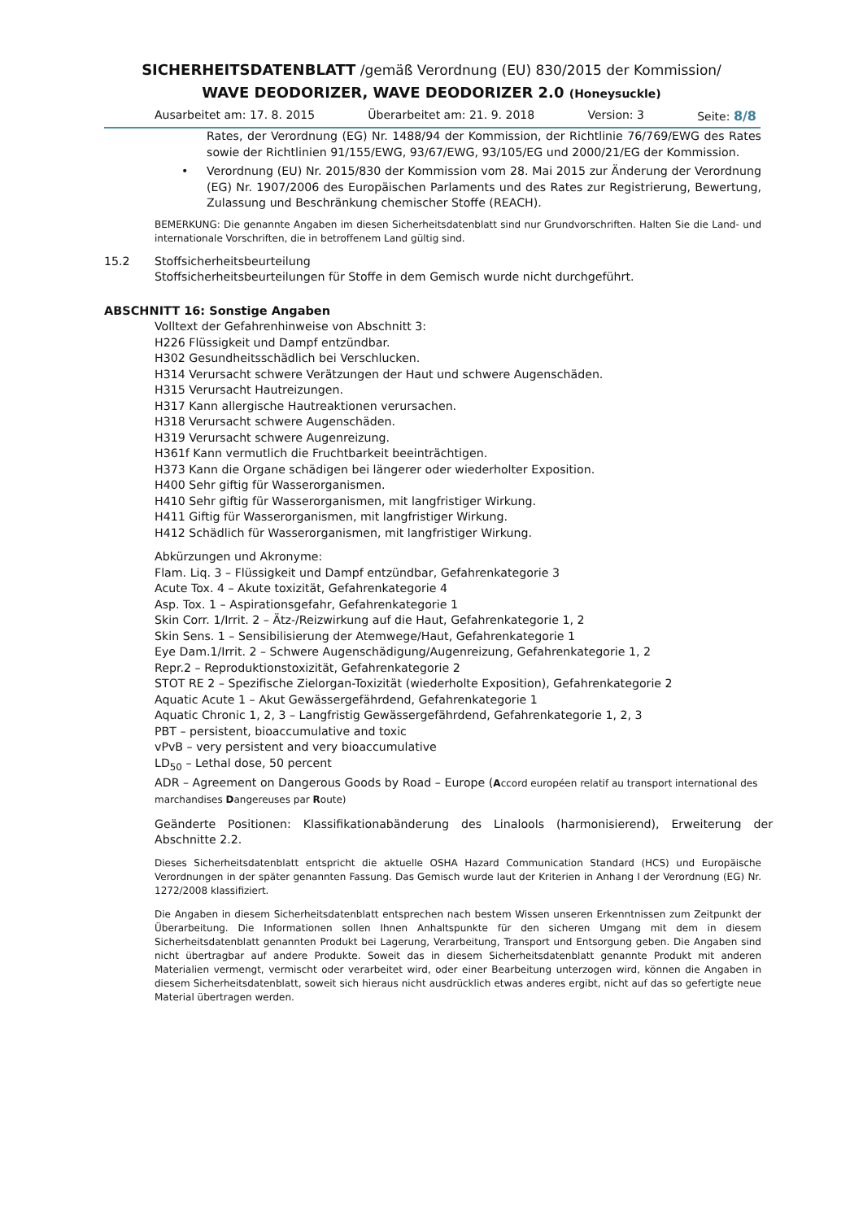SICHERHEITSDATENBLATT /gemäß Verordnung (EU) 830/2015 der Kommission/
WAVE DEODORIZER, WAVE DEODORIZER 2.0 (Honeysuckle)
Ausarbeitet am: 17. 8. 2015 Überarbeitet am: 21. 9. 2018 Version: 3 Seite: 8/8
Rates, der Verordnung (EG) Nr. 1488/94 der Kommission, der Richtlinie 76/769/EWG des Rates sowie der Richtlinien 91/155/EWG, 93/67/EWG, 93/105/EG und 2000/21/EG der Kommission.
• Verordnung (EU) Nr. 2015/830 der Kommission vom 28. Mai 2015 zur Änderung der Verordnung (EG) Nr. 1907/2006 des Europäischen Parlaments und des Rates zur Registrierung, Bewertung, Zulassung und Beschränkung chemischer Stoffe (REACH).
BEMERKUNG: Die genannte Angaben im diesen Sicherheitsdatenblatt sind nur Grundvorschriften. Halten Sie die Land- und internationale Vorschriften, die in betroffenem Land gültig sind.
15.2 Stoffsicherheitsbeurteilung
Stoffsicherheitsbeurteilungen für Stoffe in dem Gemisch wurde nicht durchgeführt.
ABSCHNITT 16: Sonstige Angaben
Volltext der Gefahrenhinweise von Abschnitt 3:
H226 Flüssigkeit und Dampf entzündbar.
H302 Gesundheitsschädlich bei Verschlucken.
H314 Verursacht schwere Verätzungen der Haut und schwere Augenschäden.
H315 Verursacht Hautreizungen.
H317 Kann allergische Hautreaktionen verursachen.
H318 Verursacht schwere Augenschäden.
H319 Verursacht schwere Augenreizung.
H361f Kann vermutlich die Fruchtbarkeit beeinträchtigen.
H373 Kann die Organe schädigen bei längerer oder wiederholter Exposition.
H400 Sehr giftig für Wasserorganismen.
H410 Sehr giftig für Wasserorganismen, mit langfristiger Wirkung.
H411 Giftig für Wasserorganismen, mit langfristiger Wirkung.
H412 Schädlich für Wasserorganismen, mit langfristiger Wirkung.
Abkürzungen und Akronyme:
Flam. Liq. 3 – Flüssigkeit und Dampf entzündbar, Gefahrenkategorie 3
Acute Tox. 4 – Akute toxizität, Gefahrenkategorie 4
Asp. Tox. 1 – Aspirationsgefahr, Gefahrenkategorie 1
Skin Corr. 1/Irrit. 2 – Ätz-/Reizwirkung auf die Haut, Gefahrenkategorie 1, 2
Skin Sens. 1 – Sensibilisierung der Atemwege/Haut, Gefahrenkategorie 1
Eye Dam.1/Irrit. 2 – Schwere Augenschädigung/Augenreizung, Gefahrenkategorie 1, 2
Repr.2 – Reproduktionstoxizität, Gefahrenkategorie 2
STOT RE 2 – Spezifische Zielorgan-Toxizität (wiederholte Exposition), Gefahrenkategorie 2
Aquatic Acute 1 – Akut Gewässergefährdend, Gefahrenkategorie 1
Aquatic Chronic 1, 2, 3 – Langfristig Gewässergefährdend, Gefahrenkategorie 1, 2, 3
PBT – persistent, bioaccumulative and toxic
vPvB – very persistent and very bioaccumulative
LD<sub>50</sub> – Lethal dose, 50 percent
ADR – Agreement on Dangerous Goods by Road – Europe (Accord européen relatif au transport international des marchandises Dangereuses par Route)
Geänderte Positionen: Klassifikationabänderung des Linalools (harmonisierend), Erweiterung der Abschnitte 2.2.
Dieses Sicherheitsdatenblatt entspricht die aktuelle OSHA Hazard Communication Standard (HCS) und Europäische Verordnungen in der später genannten Fassung. Das Gemisch wurde laut der Kriterien in Anhang I der Verordnung (EG) Nr. 1272/2008 klassifiziert.
Die Angaben in diesem Sicherheitsdatenblatt entsprechen nach bestem Wissen unseren Erkenntnissen zum Zeitpunkt der Überarbeitung. Die Informationen sollen Ihnen Anhaltspunkte für den sicheren Umgang mit dem in diesem Sicherheitsdatenblatt genannten Produkt bei Lagerung, Verarbeitung, Transport und Entsorgung geben. Die Angaben sind nicht übertragbar auf andere Produkte. Soweit das in diesem Sicherheitsdatenblatt genannte Produkt mit anderen Materialien vermengt, vermischt oder verarbeitet wird, oder einer Bearbeitung unterzogen wird, können die Angaben in diesem Sicherheitsdatenblatt, soweit sich hieraus nicht ausdrücklich etwas anderes ergibt, nicht auf das so gefertigte neue Material übertragen werden.